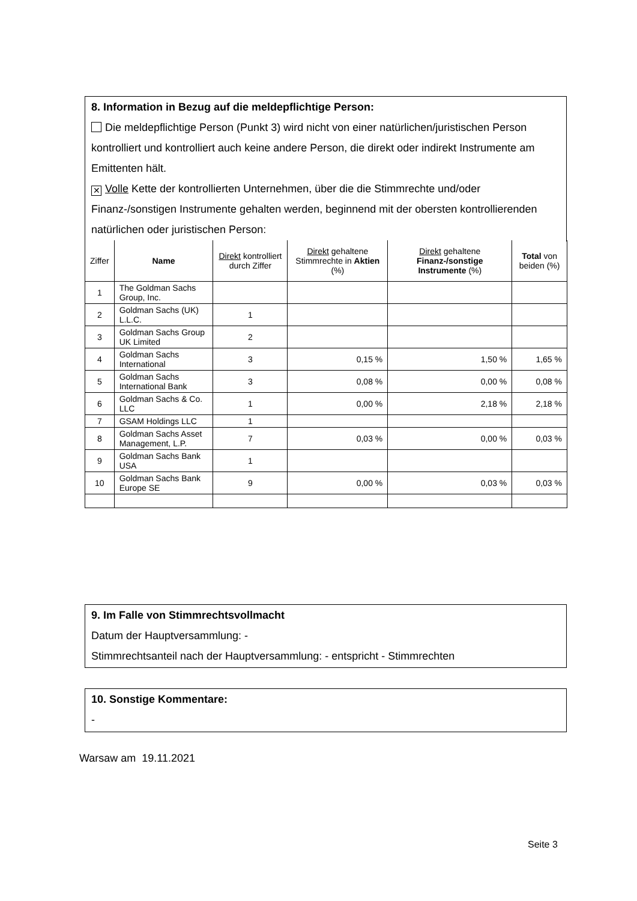8. Information in Bezug auf die meldepflichtige Person:
Die meldepflichtige Person (Punkt 3) wird nicht von einer natürlichen/juristischen Person kontrolliert und kontrolliert auch keine andere Person, die direkt oder indirekt Instrumente am Emittenten hält.
✕ Volle Kette der kontrollierten Unternehmen, über die die Stimmrechte und/oder Finanz-/sonstigen Instrumente gehalten werden, beginnend mit der obersten kontrollierenden natürlichen oder juristischen Person:
| Ziffer | Name | Direkt kontrolliert durch Ziffer | Direkt gehaltene Stimmrechte in Aktien (%) | Direkt gehaltene Finanz-/sonstige Instrumente (%) | Total von beiden (%) |
| --- | --- | --- | --- | --- | --- |
| 1 | The Goldman Sachs Group, Inc. | | | | |
| 2 | Goldman Sachs (UK) L.L.C. | 1 | | | |
| 3 | Goldman Sachs Group UK Limited | 2 | | | |
| 4 | Goldman Sachs International | 3 | 0,15 % | 1,50 % | 1,65 % |
| 5 | Goldman Sachs International Bank | 3 | 0,08 % | 0,00 % | 0,08 % |
| 6 | Goldman Sachs & Co. LLC | 1 | 0,00 % | 2,18 % | 2,18 % |
| 7 | GSAM Holdings LLC | 1 | | | |
| 8 | Goldman Sachs Asset Management, L.P. | 7 | 0,03 % | 0,00 % | 0,03 % |
| 9 | Goldman Sachs Bank USA | 1 | | | |
| 10 | Goldman Sachs Bank Europe SE | 9 | 0,00 % | 0,03 % | 0,03 % |
9. Im Falle von Stimmrechtsvollmacht
Datum der Hauptversammlung: -
Stimmrechtsanteil nach der Hauptversammlung: - entspricht - Stimmrechten
10. Sonstige Kommentare:
-
Warsaw am 19.11.2021
Seite 3